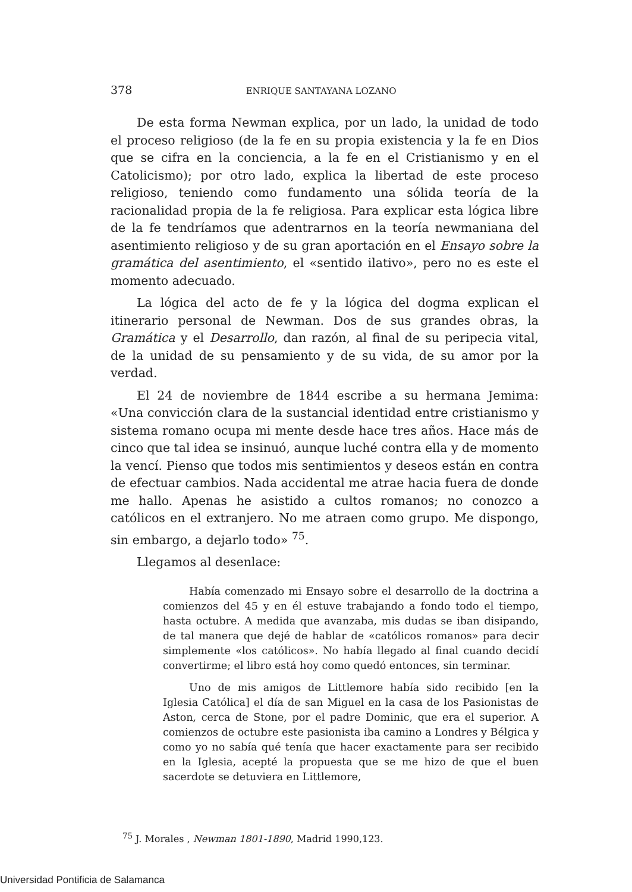378 ENRIQUE SANTAYANA LOZANO
De esta forma Newman explica, por un lado, la unidad de todo el proceso religioso (de la fe en su propia existencia y la fe en Dios que se cifra en la conciencia, a la fe en el Cristianismo y en el Catolicismo); por otro lado, explica la libertad de este proceso religioso, teniendo como fundamento una sólida teoría de la racionalidad propia de la fe religiosa. Para explicar esta lógica libre de la fe tendríamos que adentrarnos en la teoría newmaniana del asentimiento religioso y de su gran aportación en el Ensayo sobre la gramática del asentimiento, el «sentido ilativo», pero no es este el momento adecuado.
La lógica del acto de fe y la lógica del dogma explican el itinerario personal de Newman. Dos de sus grandes obras, la Gramática y el Desarrollo, dan razón, al final de su peripecia vital, de la unidad de su pensamiento y de su vida, de su amor por la verdad.
El 24 de noviembre de 1844 escribe a su hermana Jemima: «Una convicción clara de la sustancial identidad entre cristianismo y sistema romano ocupa mi mente desde hace tres años. Hace más de cinco que tal idea se insinuó, aunque luché contra ella y de momento la vencí. Pienso que todos mis sentimientos y deseos están en contra de efectuar cambios. Nada accidental me atrae hacia fuera de donde me hallo. Apenas he asistido a cultos romanos; no conozco a católicos en el extranjero. No me atraen como grupo. Me dispongo, sin embargo, a dejarlo todo» <sup>75</sup>.
Llegamos al desenlace:
Había comenzado mi Ensayo sobre el desarrollo de la doctrina a comienzos del 45 y en él estuve trabajando a fondo todo el tiempo, hasta octubre. A medida que avanzaba, mis dudas se iban disipando, de tal manera que dejé de hablar de «católicos romanos» para decir simplemente «los católicos». No había llegado al final cuando decidí convertirme; el libro está hoy como quedó entonces, sin terminar.
Uno de mis amigos de Littlemore había sido recibido [en la Iglesia Católica] el día de san Miguel en la casa de los Pasionistas de Aston, cerca de Stone, por el padre Dominic, que era el superior. A comienzos de octubre este pasionista iba camino a Londres y Bélgica y como yo no sabía qué tenía que hacer exactamente para ser recibido en la Iglesia, acepté la propuesta que se me hizo de que el buen sacerdote se detuviera en Littlemore,
<sup>75</sup> J. Morales , Newman 1801-1890, Madrid 1990,123.
Universidad Pontificia de Salamanca